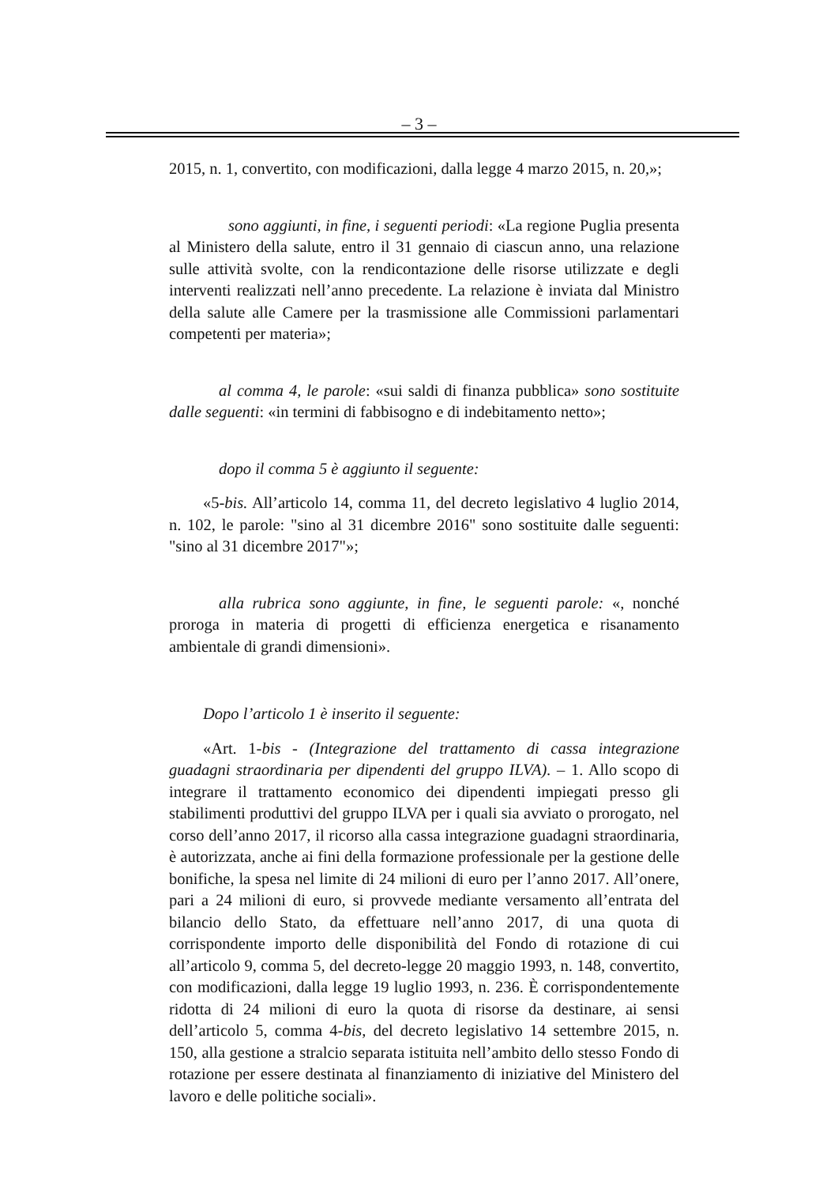– 3 –
2015, n. 1, convertito, con modificazioni, dalla legge 4 marzo 2015, n. 20,»;
sono aggiunti, in fine, i seguenti periodi: «La regione Puglia presenta al Ministero della salute, entro il 31 gennaio di ciascun anno, una relazione sulle attività svolte, con la rendicontazione delle risorse utilizzate e degli interventi realizzati nell’anno precedente. La relazione è inviata dal Ministro della salute alle Camere per la trasmissione alle Commissioni parlamentari competenti per materia»;
al comma 4, le parole: «sui saldi di finanza pubblica» sono sostituite dalle seguenti: «in termini di fabbisogno e di indebitamento netto»;
dopo il comma 5 è aggiunto il seguente:
«5-bis. All’articolo 14, comma 11, del decreto legislativo 4 luglio 2014, n. 102, le parole: "sino al 31 dicembre 2016" sono sostituite dalle seguenti: "sino al 31 dicembre 2017"»;
alla rubrica sono aggiunte, in fine, le seguenti parole: «, nonché proroga in materia di progetti di efficienza energetica e risanamento ambientale di grandi dimensioni».
Dopo l’articolo 1 è inserito il seguente:
«Art. 1-bis - (Integrazione del trattamento di cassa integrazione guadagni straordinaria per dipendenti del gruppo ILVA). – 1. Allo scopo di integrare il trattamento economico dei dipendenti impiegati presso gli stabilimenti produttivi del gruppo ILVA per i quali sia avviato o prorogato, nel corso dell’anno 2017, il ricorso alla cassa integrazione guadagni straordinaria, è autorizzata, anche ai fini della formazione professionale per la gestione delle bonifiche, la spesa nel limite di 24 milioni di euro per l’anno 2017. All’onere, pari a 24 milioni di euro, si provvede mediante versamento all’entrata del bilancio dello Stato, da effettuare nell’anno 2017, di una quota di corrispondente importo delle disponibilità del Fondo di rotazione di cui all’articolo 9, comma 5, del decreto-legge 20 maggio 1993, n. 148, convertito, con modificazioni, dalla legge 19 luglio 1993, n. 236. È corrispondentemente ridotta di 24 milioni di euro la quota di risorse da destinare, ai sensi dell’articolo 5, comma 4-bis, del decreto legislativo 14 settembre 2015, n. 150, alla gestione a stralcio separata istituita nell’ambito dello stesso Fondo di rotazione per essere destinata al finanziamento di iniziative del Ministero del lavoro e delle politiche sociali».